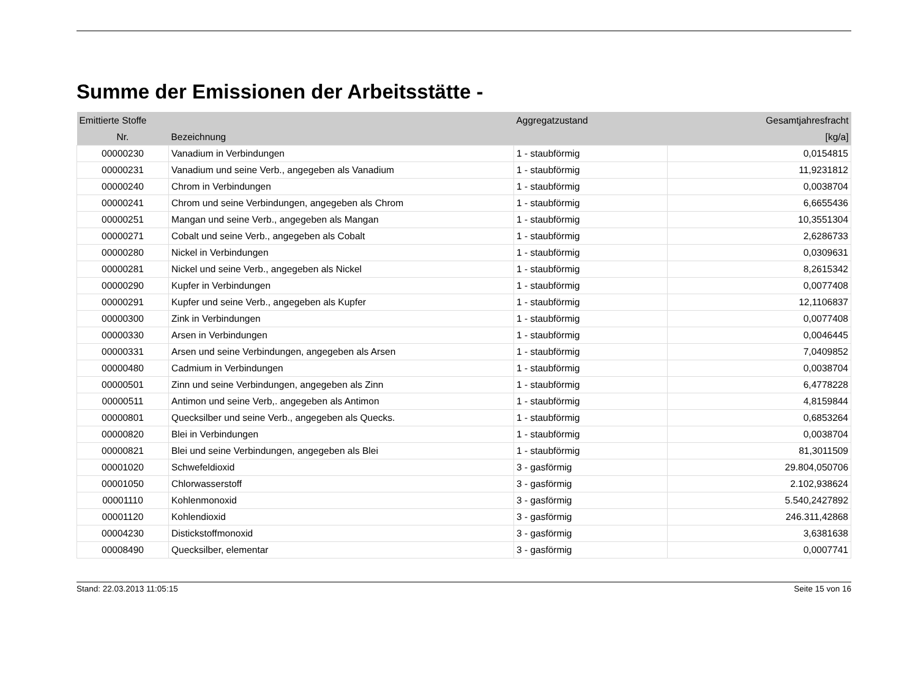Summe der Emissionen der Arbeitsstätte -
| Emittierte Stoffe | | Aggregatzustand | Gesamtjahresfracht |
| --- | --- | --- | --- |
| Nr. | Bezeichnung | | [kg/a] |
| 00000230 | Vanadium in Verbindungen | 1 - staubförmig | 0,0154815 |
| 00000231 | Vanadium und seine Verb., angegeben als Vanadium | 1 - staubförmig | 11,9231812 |
| 00000240 | Chrom in Verbindungen | 1 - staubförmig | 0,0038704 |
| 00000241 | Chrom und seine Verbindungen, angegeben als Chrom | 1 - staubförmig | 6,6655436 |
| 00000251 | Mangan und seine Verb., angegeben als Mangan | 1 - staubförmig | 10,3551304 |
| 00000271 | Cobalt und seine Verb., angegeben als Cobalt | 1 - staubförmig | 2,6286733 |
| 00000280 | Nickel in Verbindungen | 1 - staubförmig | 0,0309631 |
| 00000281 | Nickel und seine Verb., angegeben als Nickel | 1 - staubförmig | 8,2615342 |
| 00000290 | Kupfer in Verbindungen | 1 - staubförmig | 0,0077408 |
| 00000291 | Kupfer und seine Verb., angegeben als Kupfer | 1 - staubförmig | 12,1106837 |
| 00000300 | Zink in Verbindungen | 1 - staubförmig | 0,0077408 |
| 00000330 | Arsen in Verbindungen | 1 - staubförmig | 0,0046445 |
| 00000331 | Arsen und seine Verbindungen, angegeben als Arsen | 1 - staubförmig | 7,0409852 |
| 00000480 | Cadmium in Verbindungen | 1 - staubförmig | 0,0038704 |
| 00000501 | Zinn und seine Verbindungen, angegeben als Zinn | 1 - staubförmig | 6,4778228 |
| 00000511 | Antimon und seine Verb,. angegeben als Antimon | 1 - staubförmig | 4,8159844 |
| 00000801 | Quecksilber und seine Verb., angegeben als Quecks. | 1 - staubförmig | 0,6853264 |
| 00000820 | Blei in Verbindungen | 1 - staubförmig | 0,0038704 |
| 00000821 | Blei und seine Verbindungen, angegeben als Blei | 1 - staubförmig | 81,3011509 |
| 00001020 | Schwefeldioxid | 3 - gasförmig | 29.804,050706 |
| 00001050 | Chlorwasserstoff | 3 - gasförmig | 2.102,938624 |
| 00001110 | Kohlenmonoxid | 3 - gasförmig | 5.540,2427892 |
| 00001120 | Kohlendioxid | 3 - gasförmig | 246.311,42868 |
| 00004230 | Distickstoffmonoxid | 3 - gasförmig | 3,6381638 |
| 00008490 | Quecksilber, elementar | 3 - gasförmig | 0,0007741 |
Stand: 22.03.2013 11:05:15 Seite 15 von 16